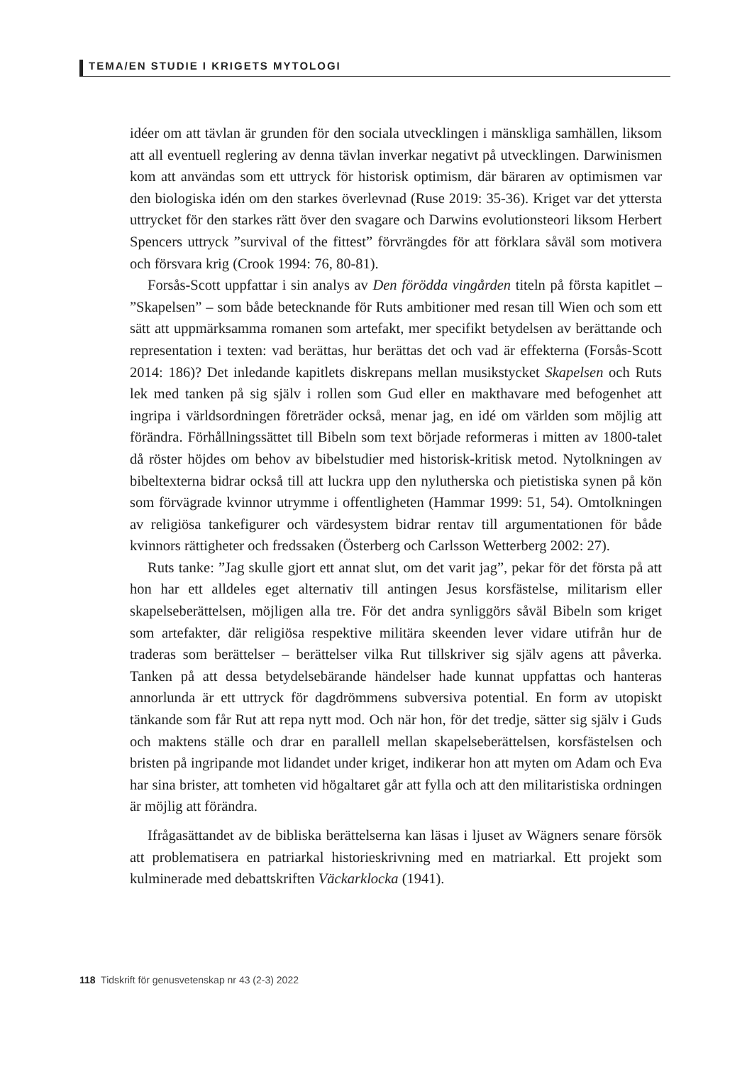TEMA/EN STUDIE I KRIGETS MYTOLOGI
idéer om att tävlan är grunden för den sociala utvecklingen i mänskliga samhällen, liksom att all eventuell reglering av denna tävlan inverkar negativt på utvecklingen. Darwinismen kom att användas som ett uttryck för historisk optimism, där bäraren av optimismen var den biologiska idén om den starkes överlevnad (Ruse 2019: 35-36). Kriget var det yttersta uttrycket för den starkes rätt över den svagare och Darwins evolutionsteori liksom Herbert Spencers uttryck ”survival of the fittest” förvrängdes för att förklara såväl som motivera och försvara krig (Crook 1994: 76, 80-81).
Forsås-Scott uppfattar i sin analys av Den förödda vingården titeln på första kapitlet – ”Skapelsen” – som både betecknande för Ruts ambitioner med resan till Wien och som ett sätt att uppmärksamma romanen som artefakt, mer specifikt betydelsen av berättande och representation i texten: vad berättas, hur berättas det och vad är effekterna (Forsås-Scott 2014: 186)? Det inledande kapitlets diskrepans mellan musikstycket Skapelsen och Ruts lek med tanken på sig själv i rollen som Gud eller en makthavare med befogenhet att ingripa i världsordningen företräder också, menar jag, en idé om världen som möjlig att förändra. Förhållningssättet till Bibeln som text började reformeras i mitten av 1800-talet då röster höjdes om behov av bibelstudier med historisk-kritisk metod. Nytolkningen av bibeltexterna bidrar också till att luckra upp den nylutherska och pietistiska synen på kön som förvägrade kvinnor utrymme i offentligheten (Hammar 1999: 51, 54). Omtolkningen av religiösa tankefigurer och värdesystem bidrar rentav till argumentationen för både kvinnors rättigheter och fredssaken (Österberg och Carlsson Wetterberg 2002: 27).
Ruts tanke: ”Jag skulle gjort ett annat slut, om det varit jag”, pekar för det första på att hon har ett alldeles eget alternativ till antingen Jesus korsfästelse, militarism eller skapelseberättelsen, möjligen alla tre. För det andra synliggörs såväl Bibeln som kriget som artefakter, där religiösa respektive militära skeenden lever vidare utifrån hur de traderas som berättelser – berättelser vilka Rut tillskriver sig själv agens att påverka. Tanken på att dessa betydelsebärande händelser hade kunnat uppfattas och hanteras annorlunda är ett uttryck för dagdrömmens subversiva potential. En form av utopiskt tänkande som får Rut att repa nytt mod. Och när hon, för det tredje, sätter sig själv i Guds och maktens ställe och drar en parallell mellan skapelseberättelsen, korsfästelsen och bristen på ingripande mot lidandet under kriget, indikerar hon att myten om Adam och Eva har sina brister, att tomheten vid högaltaret går att fylla och att den militaristiska ordningen är möjlig att förändra.
Ifrågasättandet av de bibliska berättelserna kan läsas i ljuset av Wägners senare försök att problematisera en patriarkal historieskrivning med en matriarkal. Ett projekt som kulminerade med debattskriften Väckarklocka (1941).
118 Tidskrift för genusvetenskap nr 43 (2-3) 2022